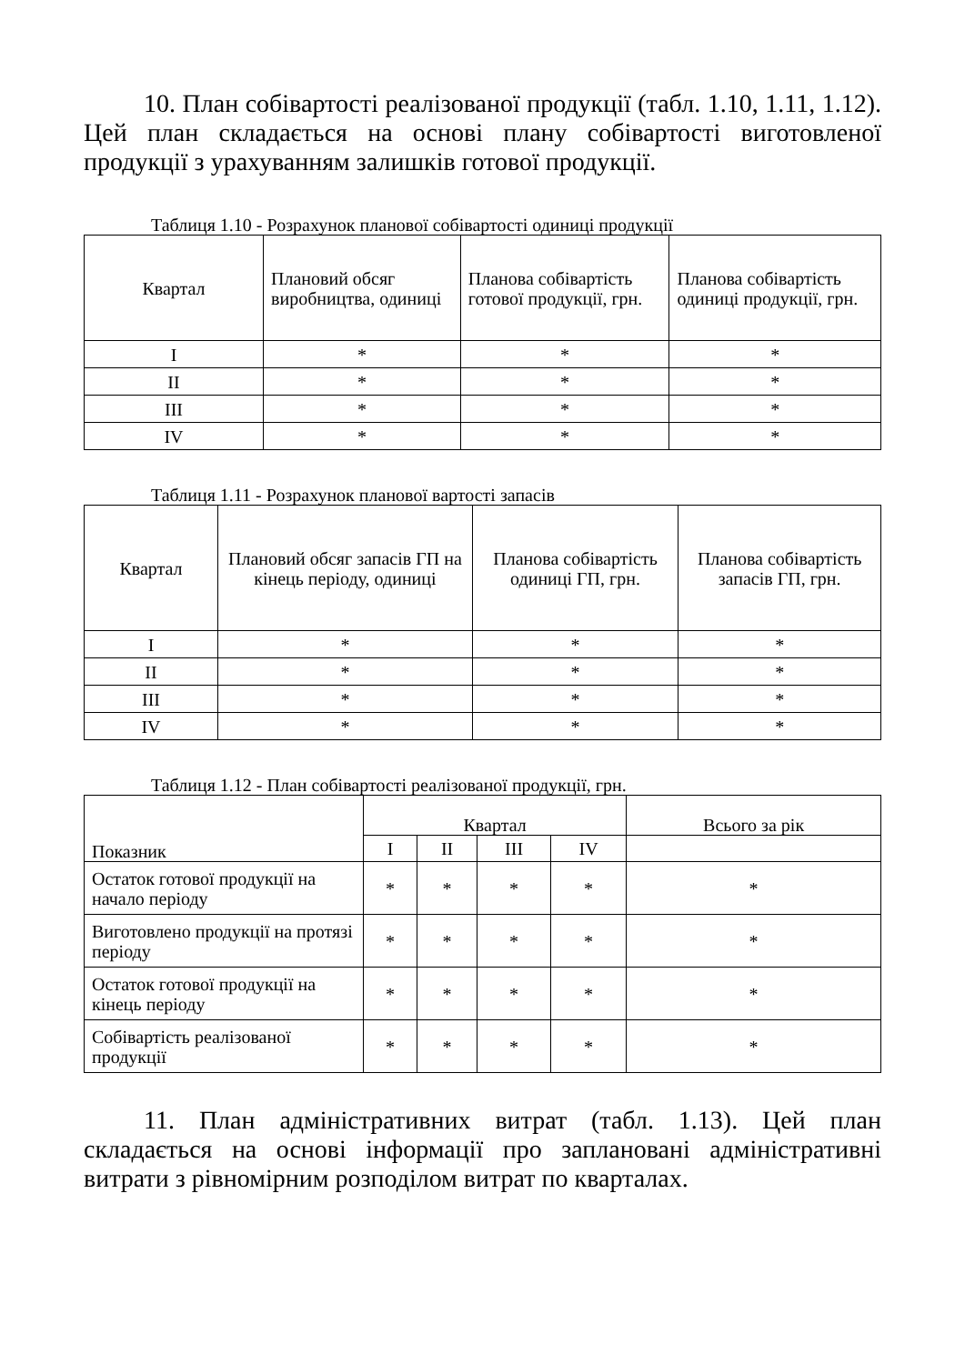10. План собівартості реалізованої продукції (табл. 1.10, 1.11, 1.12). Цей план складається на основі плану собівартості виготовленої продукції з урахуванням залишків готової продукції.
Таблиця 1.10 - Розрахунок планової собівартості одиниці продукції
| Квартал | Плановий обсяг виробництва, одиниці | Планова собівартість готової продукції, грн. | Планова собівартість одиниці продукції, грн. |
| --- | --- | --- | --- |
| I | * | * | * |
| II | * | * | * |
| III | * | * | * |
| IV | * | * | * |
Таблиця 1.11 - Розрахунок планової вартості запасів
| Квартал | Плановий обсяг запасів ГП на кінець періоду, одиниці | Планова собівартість одиниці ГП, грн. | Планова собівартість запасів ГП, грн. |
| --- | --- | --- | --- |
| I | * | * | * |
| II | * | * | * |
| III | * | * | * |
| IV | * | * | * |
Таблиця 1.12 - План собівартості реалізованої продукції, грн.
| Показник | Квартал | | | | Всього за рік |
| --- | --- | --- | --- | --- | --- |
| | I | II | III | IV | |
| Остаток готової продукції на начало періоду | * | * | * | * | * |
| Виготовлено продукції на протязі періоду | * | * | * | * | * |
| Остаток готової продукції на кінець періоду | * | * | * | * | * |
| Собівартість реалізованої продукції | * | * | * | * | * |
11. План адміністративних витрат (табл. 1.13). Цей план складається на основі інформації про заплановані адміністративні витрати з рівномірним розподілом витрат по кварталах.